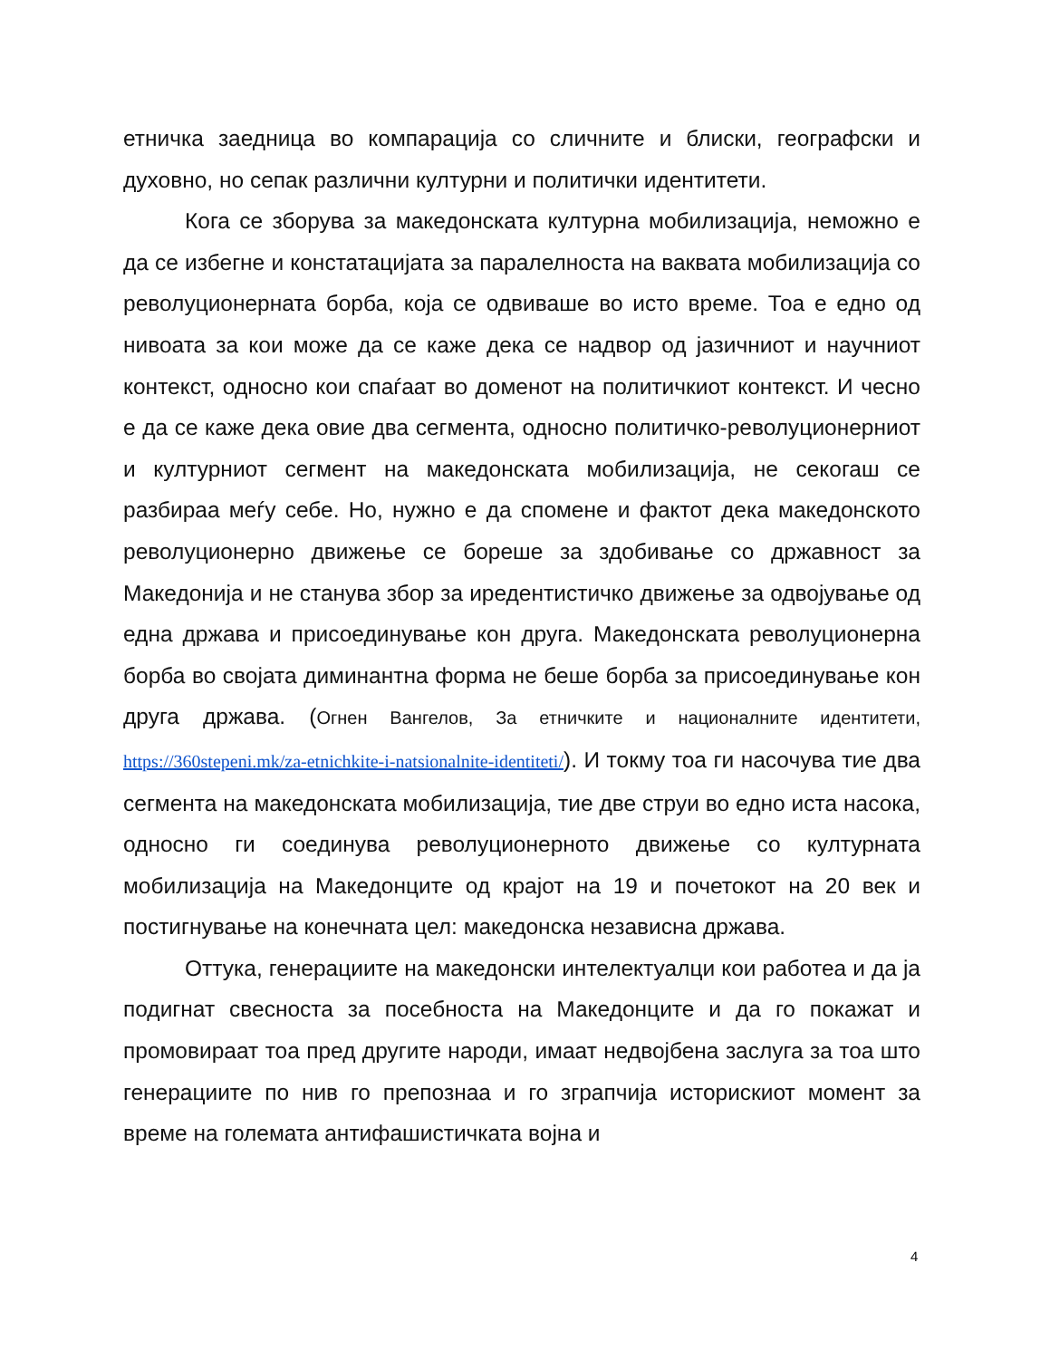етничка заедница во компарација со сличните и блиски, географски и духовно, но сепак различни културни и политички идентитети.
Кога се зборува за македонската културна мобилизација, неможно е да се избегне и констатацијата за паралелноста на ваквата мобилизација со револуционерната борба, која се одвиваше во исто време. Тоа е едно од нивоата за кои може да се каже дека се надвор од јазичниот и научниот контекст, односно кои спаѓаат во доменот на политичкиот контекст. И чесно е да се каже дека овие два сегмента, односно политичко-револуционерниот и културниот сегмент на македонската мобилизација, не секогаш се разбираа меѓу себе. Но, нужно е да спомене и фактот дека македонското револуционерно движење се бореше за здобивање со државност за Македонија и не станува збор за иредентистичко движење за одвојување од една држава и присоединување кон друга. Македонската револуционерна борба во својата диминантна форма не беше борба за присоединување кон друга држава. (Огнен Вангелов, За етничките и националните идентитети, https://360stepeni.mk/za-etnichkite-i-natsionalnite-identiteti/). И токму тоа ги насочува тие два сегмента на македонската мобилизација, тие две струи во едно иста насока, односно ги соединува револуционерното движење со културната мобилизација на Македонците од крајот на 19 и почетокот на 20 век и постигнување на конечната цел: македонска независна држава.
Оттука, генерациите на македонски интелектуалци кои работеа и да ја подигнат свесноста за посебноста на Македонците и да го покажат и промовираат тоа пред другите народи, имаат недвојбена заслуга за тоа што генерациите по нив го препознаа и го зграпчија историскиот момент за време на големата антифашистичката војна и
4